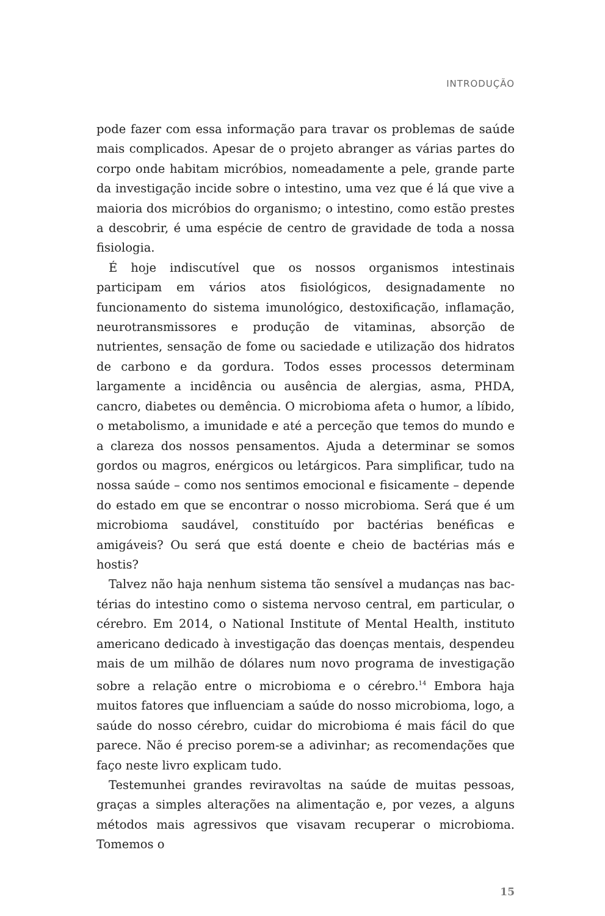INTRODUÇÃO
pode fazer com essa informação para travar os problemas de saúde mais complicados. Apesar de o projeto abranger as várias partes do corpo onde habitam micróbios, nomeadamente a pele, grande parte da investigação incide sobre o intestino, uma vez que é lá que vive a maioria dos micróbios do organismo; o intestino, como estão prestes a descobrir, é uma espécie de centro de gravidade de toda a nossa fisiologia.
É hoje indiscutível que os nossos organismos intestinais participam em vários atos fisiológicos, designadamente no funcionamento do sistema imunológico, destoxificação, inflamação, neurotransmissores e produção de vitaminas, absorção de nutrientes, sensação de fome ou saciedade e utilização dos hidratos de carbono e da gordura. Todos esses processos determinam largamente a incidência ou ausência de alergias, asma, PHDA, cancro, diabetes ou demência. O microbioma afeta o humor, a líbido, o metabolismo, a imunidade e até a perceção que temos do mundo e a clareza dos nossos pensamentos. Ajuda a determinar se somos gordos ou magros, enérgicos ou letárgicos. Para simplificar, tudo na nossa saúde – como nos sentimos emocional e fisicamente – depende do estado em que se encontrar o nosso micro­bioma. Será que é um microbioma saudável, constituído por bactérias benéficas e amigáveis? Ou será que está doente e cheio de bactérias más e hostis?
Talvez não haja nenhum sistema tão sensível a mudanças nas bac­térias do intestino como o sistema nervoso central, em particular, o cérebro. Em 2014, o National Institute of Mental Health, instituto americano dedicado à investigação das doenças mentais, despendeu mais de um milhão de dólares num novo programa de investigação sobre a relação entre o microbioma e o cérebro.<sup>14</sup> Embora haja muitos fatores que influenciam a saúde do nosso microbioma, logo, a saúde do nosso cérebro, cuidar do microbioma é mais fácil do que parece. Não é preciso porem-se a adivinhar; as recomendações que faço neste livro explicam tudo.
Testemunhei grandes reviravoltas na saúde de muitas pessoas, gra­ças a simples alterações na alimentação e, por vezes, a alguns métodos mais agressivos que visavam recuperar o microbioma. Tomemos o
15